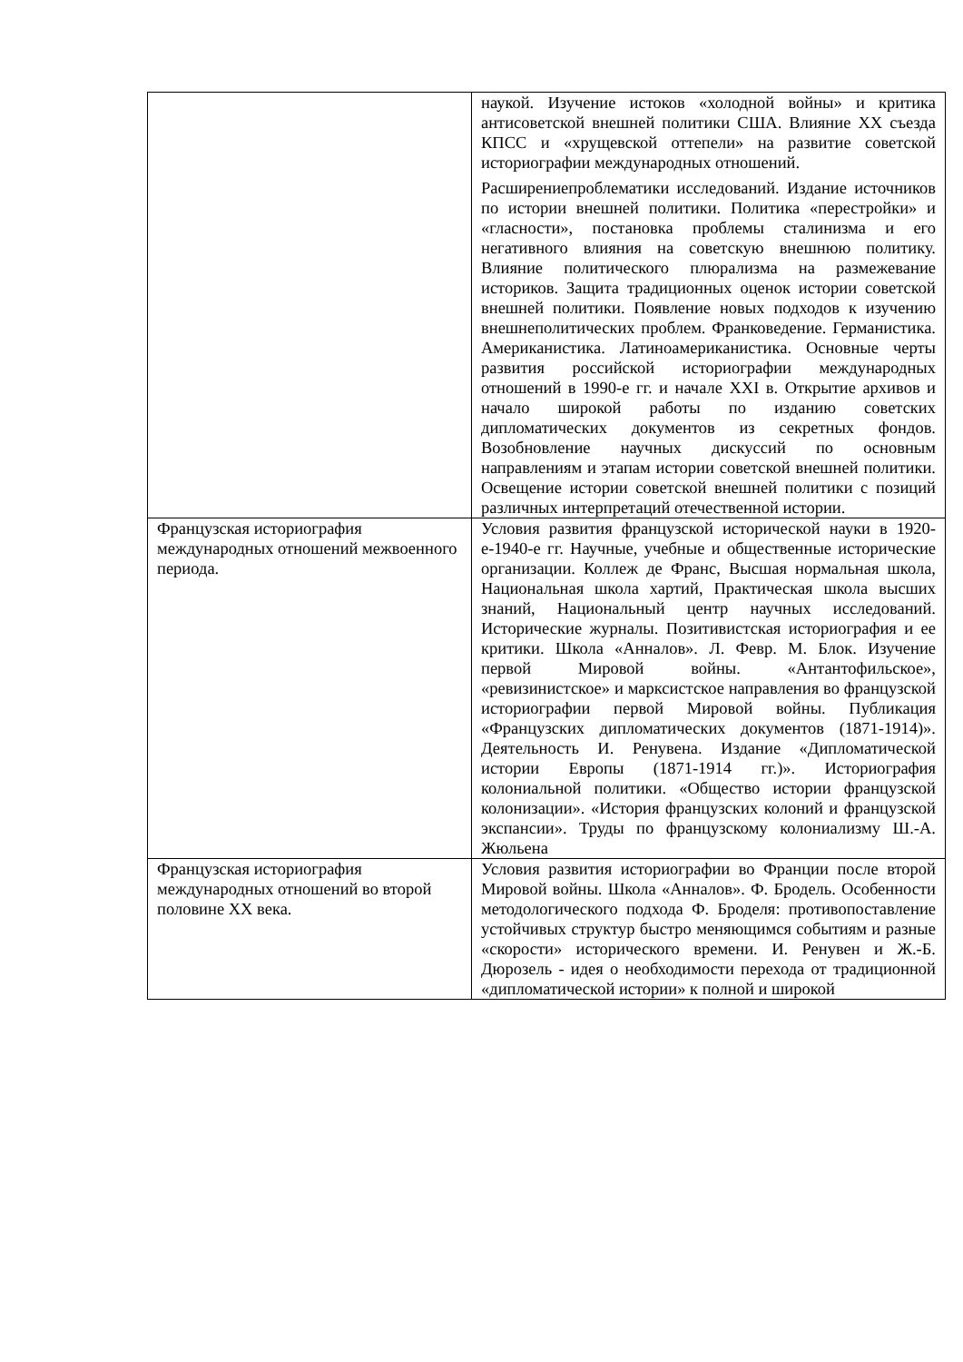| | наукой. Изучение истоков «холодной войны» и критика антисоветской внешней политики США. Влияние XX съезда КПСС и «хрущевской оттепели» на развитие советской историографии международных отношений. Расширениепроблематики исследований. Издание источников по истории внешней политики. Политика «перестройки» и «гласности», постановка проблемы сталинизма и его негативного влияния на советскую внешнюю политику. Влияние политического плюрализма на размежевание историков. Защита традиционных оценок истории советской внешней политики. Появление новых подходов к изучению внешнеполитических проблем. Франковедение. Германистика. Американистика. Латиноамериканистика. Основные черты развития российской историографии международных отношений в 1990-е гг. и начале XXI в. Открытие архивов и начало широкой работы по изданию советских дипломатических документов из секретных фондов. Возобновление научных дискуссий по основным направлениям и этапам истории советской внешней политики. Освещение истории советской внешней политики с позиций различных интерпретаций отечественной истории. |
| Французская историография международных отношений межвоенного периода. | Условия развития французской исторической науки в 1920- е-1940-е гг. Научные, учебные и общественные исторические организации. Коллеж де Франс, Высшая нормальная школа, Национальная школа хартий, Практическая школа высших знаний, Национальный центр научных исследований. Исторические журналы. Позитивистская историография и ее критики. Школа «Анналов». Л. Февр. М. Блок. Изучение первой Мировой войны. «Антантофильское», «ревизинистское» и марксистское направления во французской историографии первой Мировой войны. Публикация «Французских дипломатических документов (1871-1914)». Деятельность И. Ренувена. Издание «Дипломатической истории Европы (1871-1914 гг.)». Историография колониальной политики. «Общество истории французской колонизации». «История французских колоний и французской экспансии». Труды по французскому колониализму Ш.-А. Жюльена |
| Французская историография международных отношений во второй половине XX века. | Условия развития историографии во Франции после второй Мировой войны. Школа «Анналов». Ф. Бродель. Особенности методологического подхода Ф. Броделя: противопоставление устойчивых структур быстро меняющимся событиям и разные «скорости» исторического времени. И. Ренувен и Ж.-Б. Дюрозель - идея о необходимости перехода от традиционной «дипломатической истории» к полной и широкой |